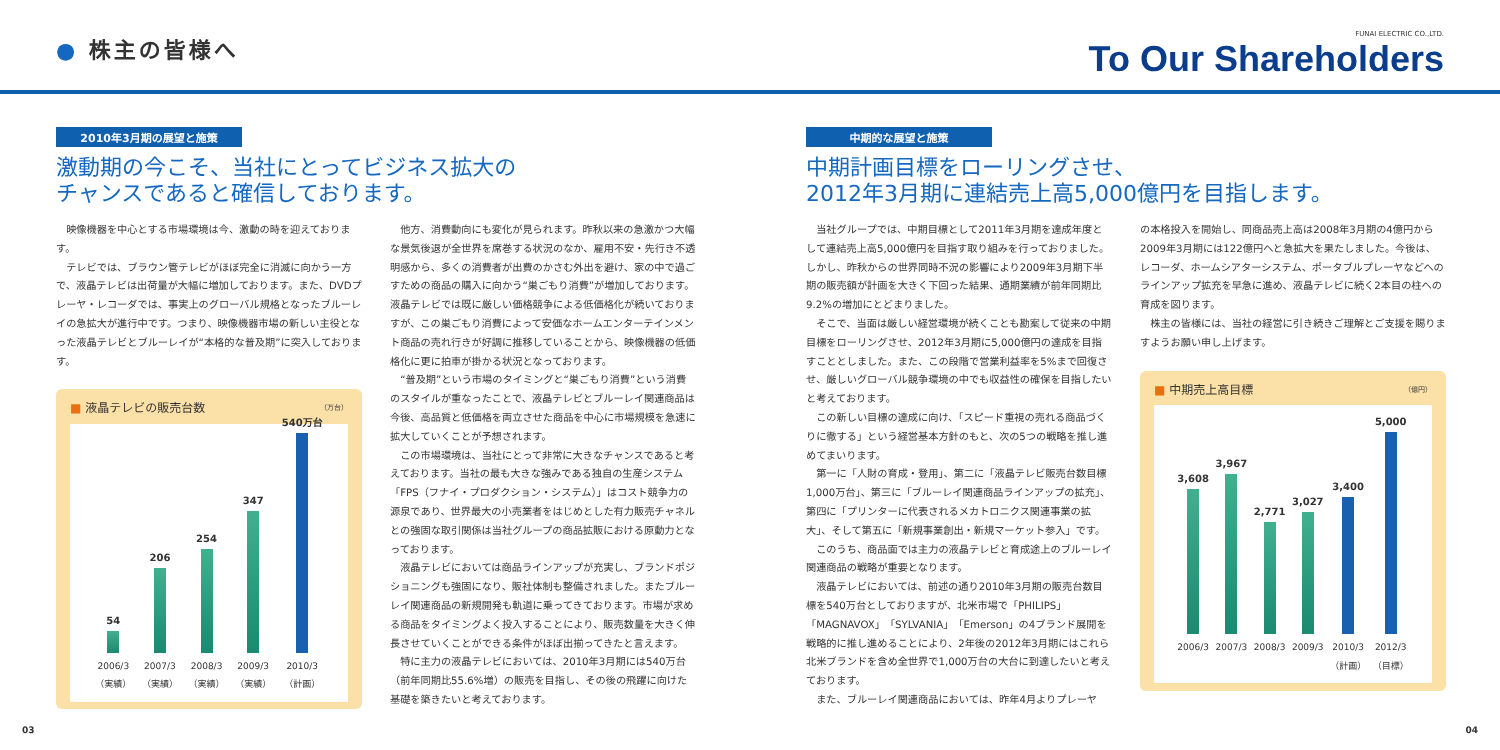● 株主の皆様へ
FUNAI ELECTRIC CO.,LTD.
To Our Shareholders
2010年3月期の展望と施策
激動期の今こそ、当社にとってビジネス拡大の
チャンスであると確信しております。
映像機器を中心とする市場環境は今、激動の時を迎えております。
テレビでは、ブラウン管テレビがほぼ完全に消滅に向かう一方で、液晶テレビは出荷量が大幅に増加しております。また、DVDプレーヤ・レコーダでは、事実上のグローバル規格となったブルーレイの急拡大が進行中です。つまり、映像機器市場の新しい主役となった液晶テレビとブルーレイが“本格的な普及期”に突入しております。
■ 液晶テレビの販売台数 （万台）
54
2006/3
（実績）
206
2007/3
（実績）
254
2008/3
（実績）
347
2009/3
（実績）
540万台
2010/3
（計画）
他方、消費動向にも変化が見られます。昨秋以来の急激かつ大幅な景気後退が全世界を席巻する状況のなか、雇用不安・先行き不透明感から、多くの消費者が出費のかさむ外出を避け、家の中で過ごすための商品の購入に向かう“巣ごもり消費”が増加しております。液晶テレビでは既に厳しい価格競争による低価格化が続いておりますが、この巣ごもり消費によって安価なホームエンターテインメント商品の売れ行きが好調に推移していることから、映像機器の低価格化に更に拍車が掛かる状況となっております。
“普及期”という市場のタイミングと“巣ごもり消費”という消費のスタイルが重なったことで、液晶テレビとブルーレイ関連商品は今後、高品質と低価格を両立させた商品を中心に市場規模を急速に拡大していくことが予想されます。
この市場環境は、当社にとって非常に大きなチャンスであると考えております。当社の最も大きな強みである独自の生産システム「FPS（フナイ・プロダクション・システム）」はコスト競争力の源泉であり、世界最大の小売業者をはじめとした有力販売チャネルとの強固な取引関係は当社グループの商品拡販における原動力となっております。
液晶テレビにおいては商品ラインアップが充実し、ブランドポジショニングも強固になり、販社体制も整備されました。またブルーレイ関連商品の新規開発も軌道に乗ってきております。市場が求める商品をタイミングよく投入することにより、販売数量を大きく伸長させていくことができる条件がほぼ出揃ってきたと言えます。
特に主力の液晶テレビにおいては、2010年3月期には540万台（前年同期比55.6%増）の販売を目指し、その後の飛躍に向けた基礎を築きたいと考えております。
中期的な展望と施策
中期計画目標をローリングさせ、
2012年3月期に連結売上高5,000億円を目指します。
当社グループでは、中期目標として2011年3月期を達成年度として連結売上高5,000億円を目指す取り組みを行っておりました。しかし、昨秋からの世界同時不況の影響により2009年3月期下半期の販売額が計画を大きく下回った結果、通期業績が前年同期比9.2%の増加にとどまりました。
そこで、当面は厳しい経営環境が続くことも勘案して従来の中期目標をローリングさせ、2012年3月期に5,000億円の達成を目指すこととしました。また、この段階で営業利益率を5%まで回復させ、厳しいグローバル競争環境の中でも収益性の確保を目指したいと考えております。
この新しい目標の達成に向け、「スピード重視の売れる商品づくりに徹する」という経営基本方針のもと、次の5つの戦略を推し進めてまいります。
第一に「人財の育成・登用」、第二に「液晶テレビ販売台数目標1,000万台」、第三に「ブルーレイ関連商品ラインアップの拡充」、第四に「プリンターに代表されるメカトロニクス関連事業の拡大」、そして第五に「新規事業創出・新規マーケット参入」です。
このうち、商品面では主力の液晶テレビと育成途上のブルーレイ関連商品の戦略が重要となります。
液晶テレビにおいては、前述の通り2010年3月期の販売台数目標を540万台としておりますが、北米市場で「PHILIPS」「MAGNAVOX」「SYLVANIA」「Emerson」の4ブランド展開を戦略的に推し進めることにより、2年後の2012年3月期にはこれら北米ブランドを含め全世界で1,000万台の大台に到達したいと考えております。
また、ブルーレイ関連商品においては、昨年4月よりプレーヤ
の本格投入を開始し、同商品売上高は2008年3月期の4億円から2009年3月期には122億円へと急拡大を果たしました。今後は、レコーダ、ホームシアターシステム、ポータブルプレーヤなどへのラインアップ拡充を早急に進め、液晶テレビに続く2本目の柱への育成を図ります。
株主の皆様には、当社の経営に引き続きご理解とご支援を賜りますようお願い申し上げます。
■ 中期売上高目標 （億円）
3,608
2006/3
3,967
2007/3
2,771
2008/3
3,027
2009/3
3,400
2010/3
（計画）
5,000
2012/3
（目標）
03 04